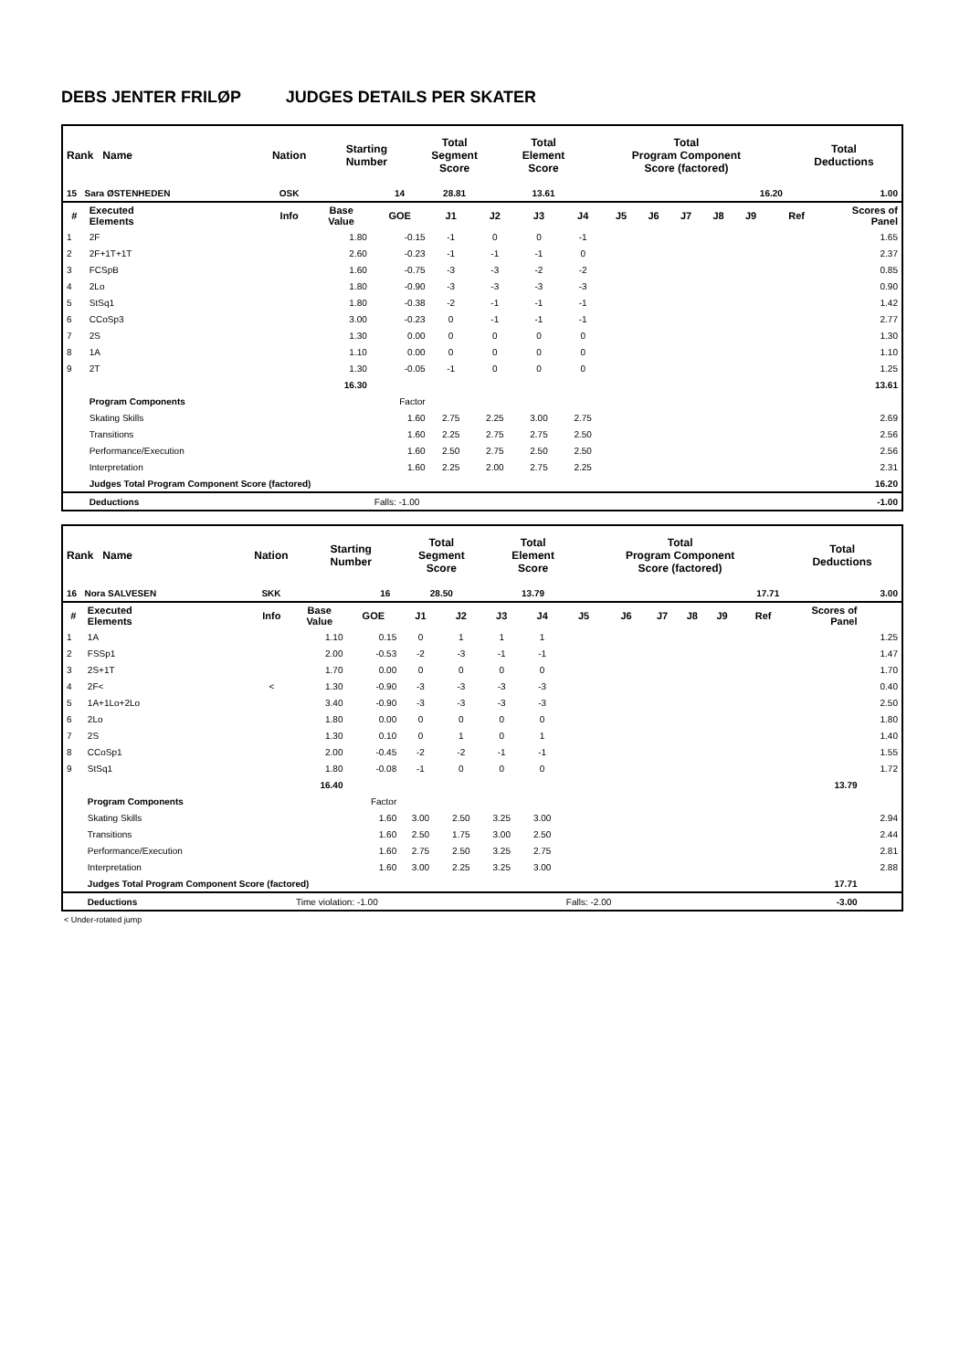DEBS JENTER FRILØP JUDGES DETAILS PER SKATER
| Rank Name | Nation | Starting Number | Total Segment Score | Total Element Score | Total Program Component Score (factored) | Total Deductions |
| --- | --- | --- | --- | --- | --- | --- |
| 15 Sara ØSTENHEDEN | OSK | 14 | 28.81 | 13.61 | 16.20 | 1.00 |
| # | Executed Elements | Info | Base Value | GOE | J1 | J2 | J3 | J4 | J5 | J6 | J7 | J8 | J9 | Ref | Scores of Panel |
| --- | --- | --- | --- | --- | --- | --- | --- | --- | --- | --- | --- | --- | --- | --- | --- |
| 1 | 2F | | 1.80 | -0.15 | -1 | 0 | 0 | -1 | | | | | | | 1.65 |
| 2 | 2F+1T+1T | | 2.60 | -0.23 | -1 | -1 | -1 | 0 | | | | | | | 2.37 |
| 3 | FCSpB | | 1.60 | -0.75 | -3 | -3 | -2 | -2 | | | | | | | 0.85 |
| 4 | 2Lo | | 1.80 | -0.90 | -3 | -3 | -3 | -3 | | | | | | | 0.90 |
| 5 | StSq1 | | 1.80 | -0.38 | -2 | -1 | -1 | -1 | | | | | | | 1.42 |
| 6 | CCoSp3 | | 3.00 | -0.23 | 0 | -1 | -1 | -1 | | | | | | | 2.77 |
| 7 | 2S | | 1.30 | 0.00 | 0 | 0 | 0 | 0 | | | | | | | 1.30 |
| 8 | 1A | | 1.10 | 0.00 | 0 | 0 | 0 | 0 | | | | | | | 1.10 |
| 9 | 2T | | 1.30 | -0.05 | -1 | 0 | 0 | 0 | | | | | | | 1.25 |
| | | | 16.30 | | | | | | | | | | | | 13.61 |
| | Program Components | | | Factor | | | | | | | | | | | |
| | Skating Skills | | | 1.60 | 2.75 | 2.25 | 3.00 | 2.75 | | | | | | | 2.69 |
| | Transitions | | | 1.60 | 2.25 | 2.75 | 2.75 | 2.50 | | | | | | | 2.56 |
| | Performance/Execution | | | 1.60 | 2.50 | 2.75 | 2.50 | 2.50 | | | | | | | 2.56 |
| | Interpretation | | | 1.60 | 2.25 | 2.00 | 2.75 | 2.25 | | | | | | | 2.31 |
| | Judges Total Program Component Score (factored) | | | | | | | | | | | | | | 16.20 |
| | Deductions | | | Falls: -1.00 | | | | | | | | | | | -1.00 |
| Rank Name | Nation | Starting Number | Total Segment Score | Total Element Score | Total Program Component Score (factored) | Total Deductions |
| --- | --- | --- | --- | --- | --- | --- |
| 16 Nora SALVESEN | SKK | 16 | 28.50 | 13.79 | 17.71 | 3.00 |
| # | Executed Elements | Info | Base Value | GOE | J1 | J2 | J3 | J4 | J5 | J6 | J7 | J8 | J9 | Ref | Scores of Panel | |
| --- | --- | --- | --- | --- | --- | --- | --- | --- | --- | --- | --- | --- | --- | --- | --- | --- |
| 1 | 1A | | 1.10 | 0.15 | 0 | 1 | 1 | 1 | | | | | | | | 1.25 |
| 2 | FSSp1 | | 2.00 | -0.53 | -2 | -3 | -1 | -1 | | | | | | | | 1.47 |
| 3 | 2S+1T | | 1.70 | 0.00 | 0 | 0 | 0 | 0 | | | | | | | | 1.70 |
| 4 | 2F< | < | 1.30 | -0.90 | -3 | -3 | -3 | -3 | | | | | | | | 0.40 |
| 5 | 1A+1Lo+2Lo | | 3.40 | -0.90 | -3 | -3 | -3 | -3 | | | | | | | | 2.50 |
| 6 | 2Lo | | 1.80 | 0.00 | 0 | 0 | 0 | 0 | | | | | | | | 1.80 |
| 7 | 2S | | 1.30 | 0.10 | 0 | 1 | 0 | 1 | | | | | | | | 1.40 |
| 8 | CCoSp1 | | 2.00 | -0.45 | -2 | -2 | -1 | -1 | | | | | | | | 1.55 |
| 9 | StSq1 | | 1.80 | -0.08 | -1 | 0 | 0 | 0 | | | | | | | | 1.72 |
| | | | 16.40 | | | | | | | | | | | | 13.79 | |
| | Program Components | | | Factor | | | | | | | | | | | | |
| | Skating Skills | | | 1.60 | 3.00 | 2.50 | 3.25 | 3.00 | | | | | | | 2.94 | |
| | Transitions | | | 1.60 | 2.50 | 1.75 | 3.00 | 2.50 | | | | | | | 2.44 | |
| | Performance/Execution | | | 1.60 | 2.75 | 2.50 | 3.25 | 2.75 | | | | | | | 2.81 | |
| | Interpretation | | | 1.60 | 3.00 | 2.25 | 3.25 | 3.00 | | | | | | | 2.88 | |
| | Judges Total Program Component Score (factored) | | | | | | | | | | | | | | 17.71 | |
| | Deductions | | Time violation: -1.00 | | | | | | Falls: -2.00 | | | | | | -3.00 | |
< Under-rotated jump